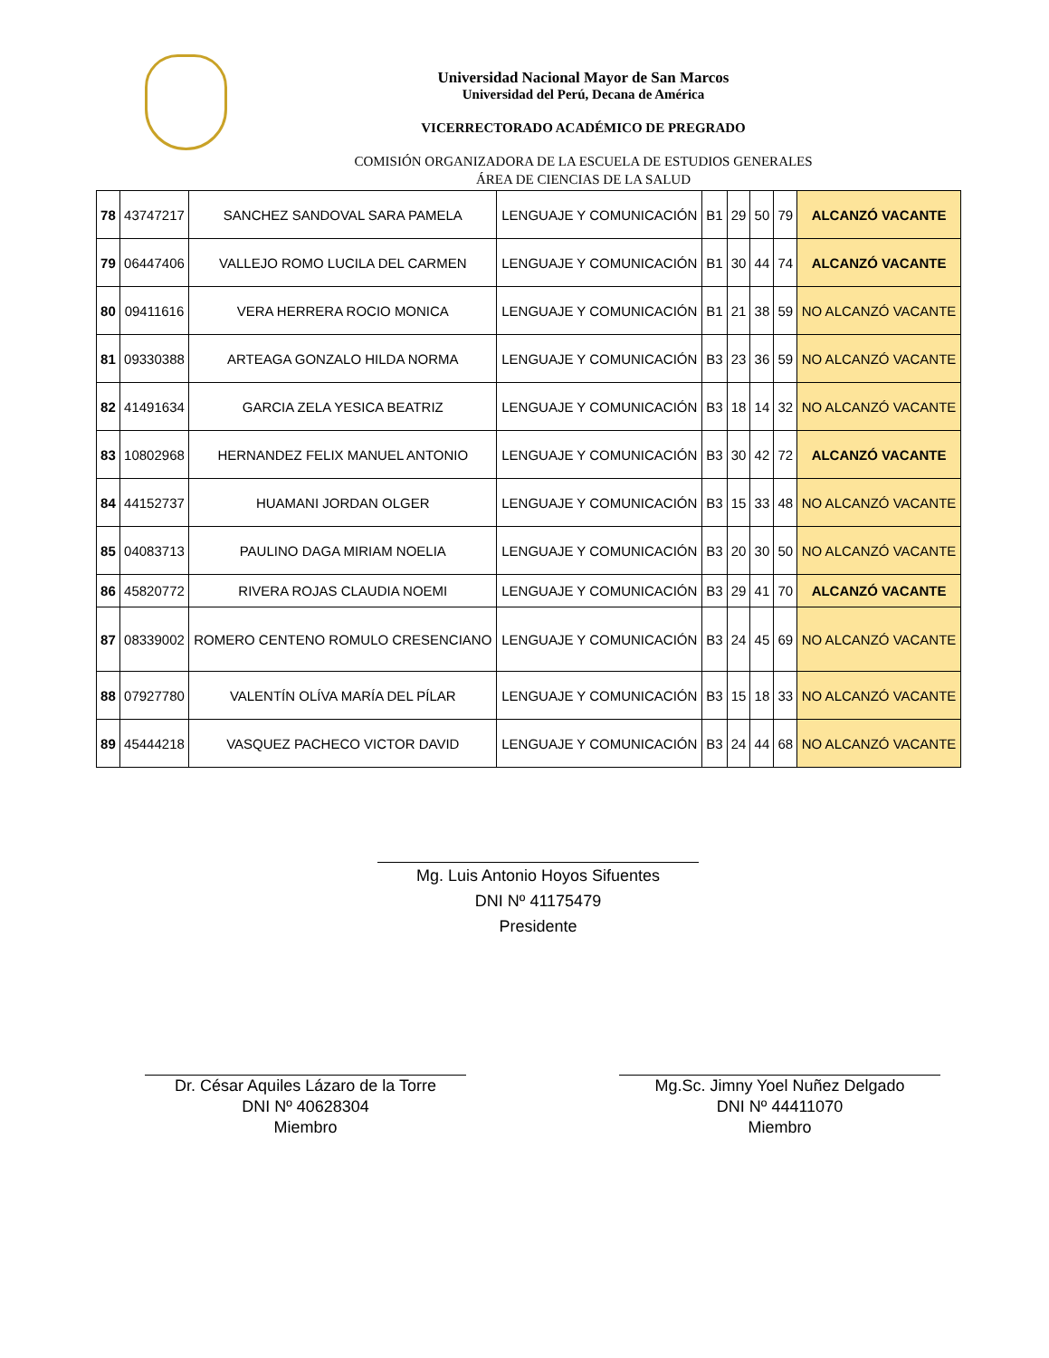Universidad Nacional Mayor de San Marcos
Universidad del Perú, Decana de América
VICERRECTORADO ACADÉMICO DE PREGRADO
COMISIÓN ORGANIZADORA DE LA ESCUELA DE ESTUDIOS GENERALES
ÁREA DE CIENCIAS DE LA SALUD
| 78 | 43747217 | SANCHEZ SANDOVAL SARA PAMELA | LENGUAJE Y COMUNICACIÓN | B1 | 29 | 50 | 79 | ALCANZÓ VACANTE |
| 79 | 06447406 | VALLEJO ROMO LUCILA DEL CARMEN | LENGUAJE Y COMUNICACIÓN | B1 | 30 | 44 | 74 | ALCANZÓ VACANTE |
| 80 | 09411616 | VERA HERRERA ROCIO MONICA | LENGUAJE Y COMUNICACIÓN | B1 | 21 | 38 | 59 | NO ALCANZÓ VACANTE |
| 81 | 09330388 | ARTEAGA GONZALO HILDA NORMA | LENGUAJE Y COMUNICACIÓN | B3 | 23 | 36 | 59 | NO ALCANZÓ VACANTE |
| 82 | 41491634 | GARCIA ZELA YESICA BEATRIZ | LENGUAJE Y COMUNICACIÓN | B3 | 18 | 14 | 32 | NO ALCANZÓ VACANTE |
| 83 | 10802968 | HERNANDEZ FELIX MANUEL ANTONIO | LENGUAJE Y COMUNICACIÓN | B3 | 30 | 42 | 72 | ALCANZÓ VACANTE |
| 84 | 44152737 | HUAMANI JORDAN OLGER | LENGUAJE Y COMUNICACIÓN | B3 | 15 | 33 | 48 | NO ALCANZÓ VACANTE |
| 85 | 04083713 | PAULINO DAGA MIRIAM NOELIA | LENGUAJE Y COMUNICACIÓN | B3 | 20 | 30 | 50 | NO ALCANZÓ VACANTE |
| 86 | 45820772 | RIVERA ROJAS CLAUDIA NOEMI | LENGUAJE Y COMUNICACIÓN | B3 | 29 | 41 | 70 | ALCANZÓ VACANTE |
| 87 | 08339002 | ROMERO CENTENO ROMULO CRESENCIANO | LENGUAJE Y COMUNICACIÓN | B3 | 24 | 45 | 69 | NO ALCANZÓ VACANTE |
| 88 | 07927780 | VALENTÍN OLÍVA MARÍA DEL PÍLAR | LENGUAJE Y COMUNICACIÓN | B3 | 15 | 18 | 33 | NO ALCANZÓ VACANTE |
| 89 | 45444218 | VASQUEZ PACHECO VICTOR DAVID | LENGUAJE Y COMUNICACIÓN | B3 | 24 | 44 | 68 | NO ALCANZÓ VACANTE |
Mg. Luis Antonio Hoyos Sifuentes
DNI Nº 41175479
Presidente
Dr. César Aquiles Lázaro de la Torre
DNI Nº 40628304
Miembro
Mg.Sc. Jimny Yoel Nuñez Delgado
DNI Nº 44411070
Miembro